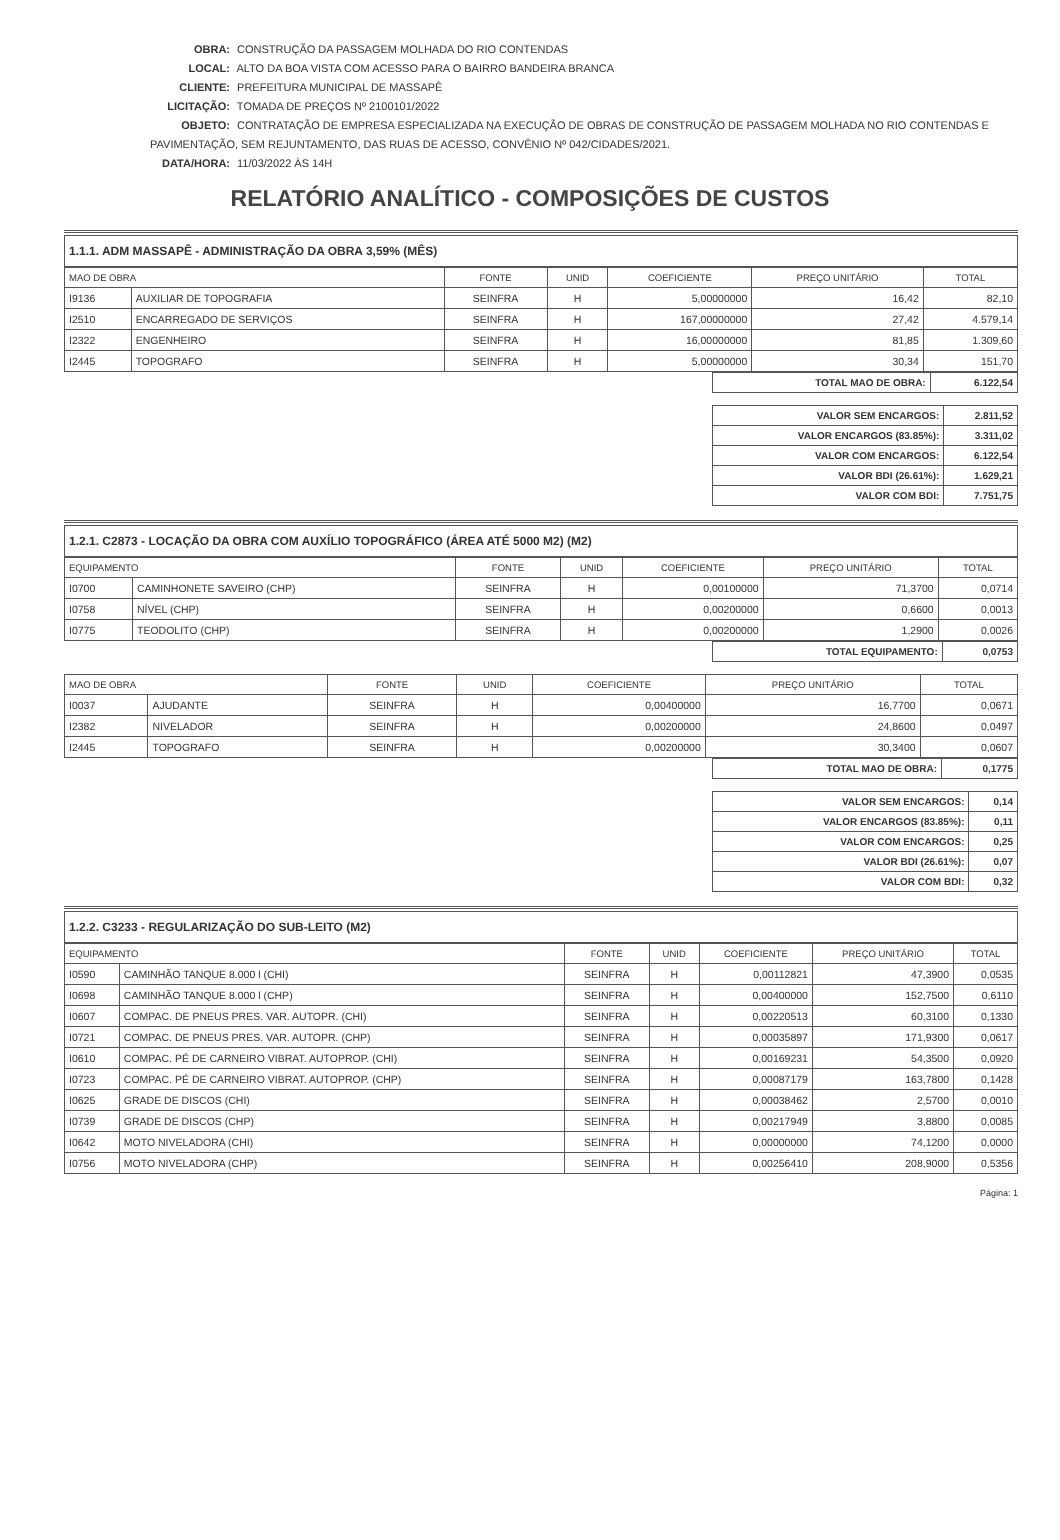OBRA: CONSTRUÇÃO DA PASSAGEM MOLHADA DO RIO CONTENDAS
LOCAL: ALTO DA BOA VISTA COM ACESSO PARA O BAIRRO BANDEIRA BRANCA
CLIENTE: PREFEITURA MUNICIPAL DE MASSAPÊ
LICITAÇÃO: TOMADA DE PREÇOS Nº 2100101/2022
OBJETO: CONTRATAÇÃO DE EMPRESA ESPECIALIZADA NA EXECUÇÃO DE OBRAS DE CONSTRUÇÃO DE PASSAGEM MOLHADA NO RIO CONTENDAS E PAVIMENTAÇÃO, SEM REJUNTAMENTO, DAS RUAS DE ACESSO, CONVÊNIO Nº 042/CIDADES/2021.
DATA/HORA: 11/03/2022 ÀS 14H
RELATÓRIO ANALÍTICO - COMPOSIÇÕES DE CUSTOS
1.1.1. ADM MASSAPÊ - ADMINISTRAÇÃO DA OBRA 3,59% (MÊS)
| MAO DE OBRA | | FONTE | UNID | COEFICIENTE | PREÇO UNITÁRIO | TOTAL |
| --- | --- | --- | --- | --- | --- | --- |
| I9136 | AUXILIAR DE TOPOGRAFIA | SEINFRA | H | 5,00000000 | 16,42 | 82,10 |
| I2510 | ENCARREGADO DE SERVIÇOS | SEINFRA | H | 167,00000000 | 27,42 | 4.579,14 |
| I2322 | ENGENHEIRO | SEINFRA | H | 16,00000000 | 81,85 | 1.309,60 |
| I2445 | TOPOGRAFO | SEINFRA | H | 5,00000000 | 30,34 | 151,70 |
| TOTAL MAO DE OBRA: | 6.122,54 |
| VALOR SEM ENCARGOS: | 2.811,52 |
| VALOR ENCARGOS (83.85%): | 3.311,02 |
| VALOR COM ENCARGOS: | 6.122,54 |
| VALOR BDI (26.61%): | 1.629,21 |
| VALOR COM BDI: | 7.751,75 |
1.2.1. C2873 - LOCAÇÃO DA OBRA COM AUXÍLIO TOPOGRÁFICO (ÁREA ATÉ 5000 M2) (M2)
| EQUIPAMENTO | | FONTE | UNID | COEFICIENTE | PREÇO UNITÁRIO | TOTAL |
| --- | --- | --- | --- | --- | --- | --- |
| I0700 | CAMINHONETE SAVEIRO (CHP) | SEINFRA | H | 0,00100000 | 71,3700 | 0,0714 |
| I0758 | NÍVEL (CHP) | SEINFRA | H | 0,00200000 | 0,6600 | 0,0013 |
| I0775 | TEODOLITO (CHP) | SEINFRA | H | 0,00200000 | 1,2900 | 0,0026 |
| TOTAL EQUIPAMENTO: | 0,0753 |
| MAO DE OBRA | | FONTE | UNID | COEFICIENTE | PREÇO UNITÁRIO | TOTAL |
| --- | --- | --- | --- | --- | --- | --- |
| I0037 | AJUDANTE | SEINFRA | H | 0,00400000 | 16,7700 | 0,0671 |
| I2382 | NIVELADOR | SEINFRA | H | 0,00200000 | 24,8600 | 0,0497 |
| I2445 | TOPOGRAFO | SEINFRA | H | 0,00200000 | 30,3400 | 0,0607 |
| TOTAL MAO DE OBRA: | 0,1775 |
| VALOR SEM ENCARGOS: | 0,14 |
| VALOR ENCARGOS (83.85%): | 0,11 |
| VALOR COM ENCARGOS: | 0,25 |
| VALOR BDI (26.61%): | 0,07 |
| VALOR COM BDI: | 0,32 |
1.2.2. C3233 - REGULARIZAÇÃO DO SUB-LEITO (M2)
| EQUIPAMENTO | | FONTE | UNID | COEFICIENTE | PREÇO UNITÁRIO | TOTAL |
| --- | --- | --- | --- | --- | --- | --- |
| I0590 | CAMINHÃO TANQUE 8.000 l (CHI) | SEINFRA | H | 0,00112821 | 47,3900 | 0,0535 |
| I0698 | CAMINHÃO TANQUE 8.000 l (CHP) | SEINFRA | H | 0,00400000 | 152,7500 | 0,6110 |
| I0607 | COMPAC. DE PNEUS PRES. VAR. AUTOPR. (CHI) | SEINFRA | H | 0,00220513 | 60,3100 | 0,1330 |
| I0721 | COMPAC. DE PNEUS PRES. VAR. AUTOPR. (CHP) | SEINFRA | H | 0,00035897 | 171,9300 | 0,0617 |
| I0610 | COMPAC. PÉ DE CARNEIRO VIBRAT. AUTOPROP. (CHI) | SEINFRA | H | 0,00169231 | 54,3500 | 0,0920 |
| I0723 | COMPAC. PÉ DE CARNEIRO VIBRAT. AUTOPROP. (CHP) | SEINFRA | H | 0,00087179 | 163,7800 | 0,1428 |
| I0625 | GRADE DE DISCOS (CHI) | SEINFRA | H | 0,00038462 | 2,5700 | 0,0010 |
| I0739 | GRADE DE DISCOS (CHP) | SEINFRA | H | 0,00217949 | 3,8800 | 0,0085 |
| I0642 | MOTO NIVELADORA (CHI) | SEINFRA | H | 0,00000000 | 74,1200 | 0,0000 |
| I0756 | MOTO NIVELADORA (CHP) | SEINFRA | H | 0,00256410 | 208,9000 | 0,5356 |
Página: 1